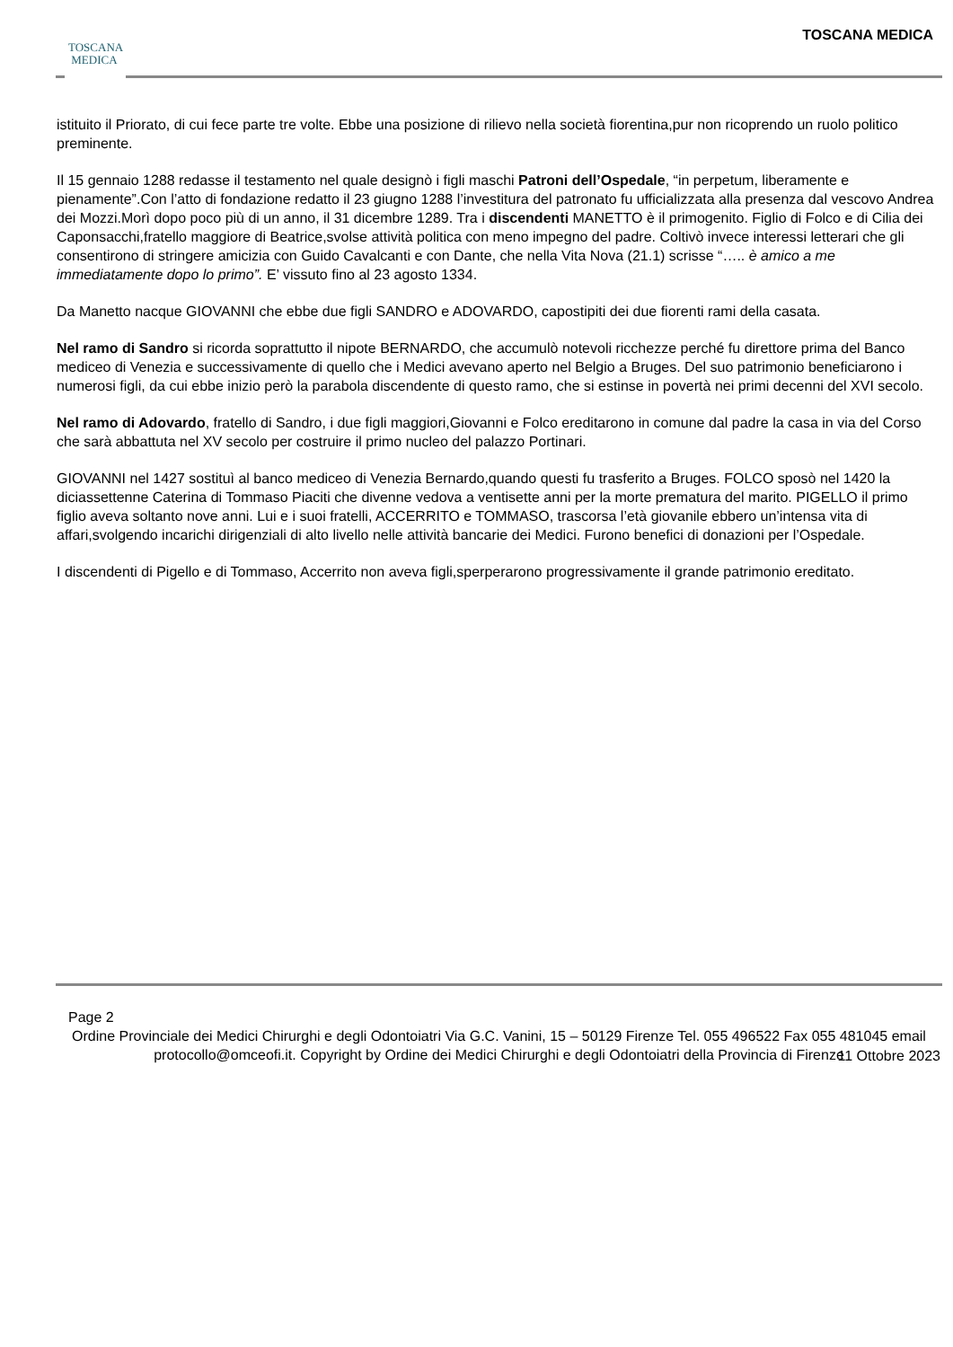TOSCANA
MEDICA
TOSCANA MEDICA
istituito il Priorato, di cui fece parte tre volte. Ebbe una posizione di rilievo nella società fiorentina,pur non ricoprendo un ruolo politico preminente.
Il 15 gennaio 1288 redasse il testamento nel quale designò i figli maschi Patroni dell’Ospedale, “in perpetum, liberamente e pienamente”.Con l’atto di fondazione redatto il 23 giugno 1288 l’investitura del patronato fu ufficializzata alla presenza dal vescovo Andrea dei Mozzi.Morì dopo poco più di un anno, il 31 dicembre 1289. Tra i discendenti MANETTO è il primogenito. Figlio di Folco e di Cilia dei Caponsacchi,fratello maggiore di Beatrice,svolse attività politica con meno impegno del padre. Coltivò invece interessi letterari che gli consentirono di stringere amicizia con Guido Cavalcanti e con Dante, che nella Vita Nova (21.1) scrisse “….. è amico a me immediatamente dopo lo primo”. E’ vissuto fino al 23 agosto 1334.
Da Manetto nacque GIOVANNI che ebbe due figli SANDRO e ADOVARDO, capostipiti dei due fiorenti rami della casata.
Nel ramo di Sandro si ricorda soprattutto il nipote BERNARDO, che accumulò notevoli ricchezze perché fu direttore prima del Banco mediceo di Venezia e successivamente di quello che i Medici avevano aperto nel Belgio a Bruges. Del suo patrimonio beneficiarono i numerosi figli, da cui ebbe inizio però la parabola discendente di questo ramo, che si estinse in povertà nei primi decenni del XVI secolo.
Nel ramo di Adovardo, fratello di Sandro, i due figli maggiori,Giovanni e Folco ereditarono in comune dal padre la casa in via del Corso che sarà abbattuta nel XV secolo per costruire il primo nucleo del palazzo Portinari.
GIOVANNI nel 1427 sostituì al banco mediceo di Venezia Bernardo,quando questi fu trasferito a Bruges. FOLCO sposò nel 1420 la diciassettenne Caterina di Tommaso Piaciti che divenne vedova a ventisette anni per la morte prematura del marito. PIGELLO il primo figlio aveva soltanto nove anni. Lui e i suoi fratelli, ACCERRITO e TOMMASO, trascorsa l’età giovanile ebbero un’intensa vita di affari,svolgendo incarichi dirigenziali di alto livello nelle attività bancarie dei Medici. Furono benefici di donazioni per l’Ospedale.
I discendenti di Pigello e di Tommaso, Accerrito non aveva figli,sperperarono progressivamente il grande patrimonio ereditato.
Page 2
Ordine Provinciale dei Medici Chirurghi e degli Odontoiatri Via G.C. Vanini, 15 – 50129 Firenze Tel. 055 496522 Fax 055 481045 email protocollo@omceofi.it. Copyright by Ordine dei Medici Chirurghi e degli Odontoiatri della Provincia di Firenze
11 Ottobre 2023